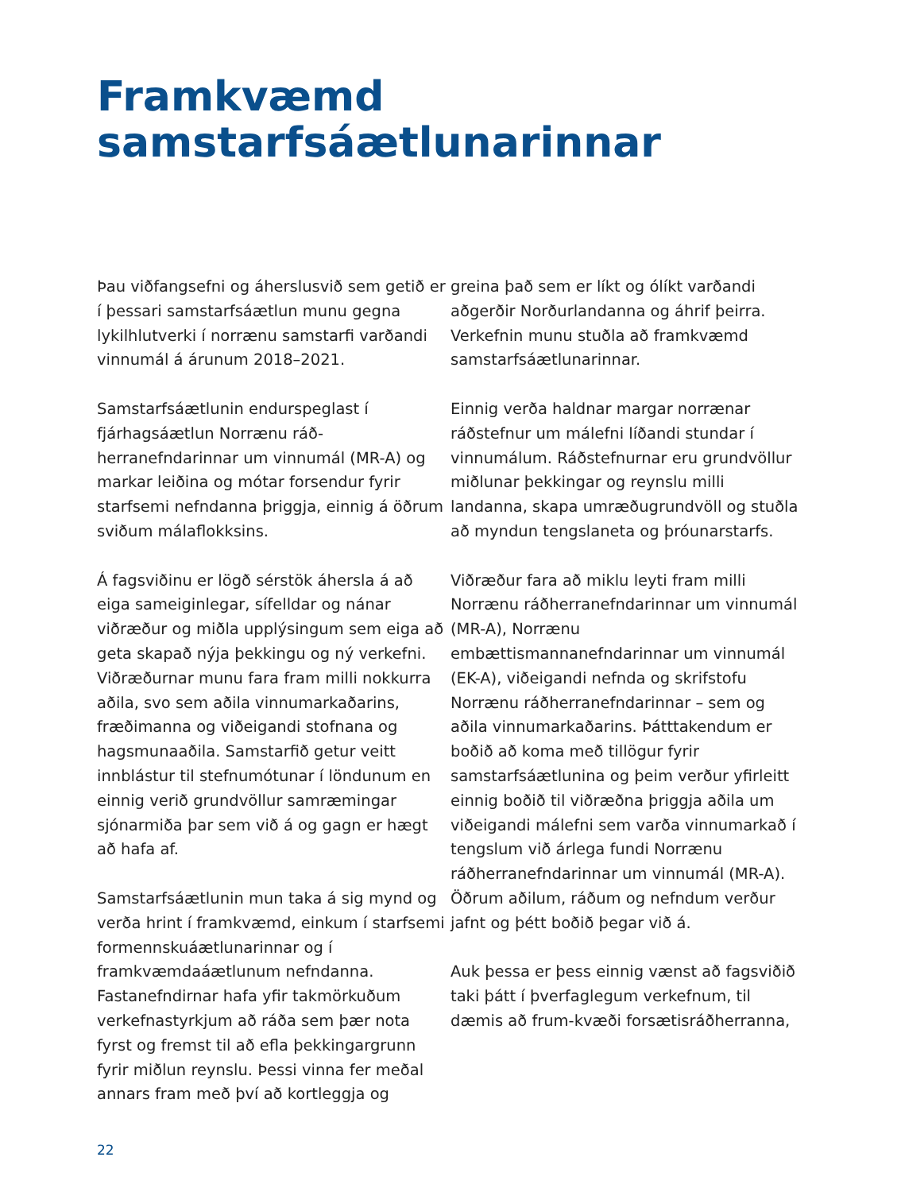Framkvæmd
samstarfsáætlunarinnar
Þau viðfangsefni og áherslusvið sem getið er í þessari samstarfsáætlun munu gegna lykilhlutverki í norrænu samstarfi varðandi vinnumál á árunum 2018–2021.
Samstarfsáætlunin endurspeglast í fjárhagsáætlun Norrænu ráð-herranefndarinnar um vinnumál (MR-A) og markar leiðina og mótar forsendur fyrir starfsemi nefndanna þriggja, einnig á öðrum sviðum málaflokksins.
Á fagsviðinu er lögð sérstök áhersla á að eiga sameiginlegar, sífelldar og nánar viðræður og miðla upplýsingum sem eiga að geta skapað nýja þekkingu og ný verkefni. Viðræðurnar munu fara fram milli nokkurra aðila, svo sem aðila vinnumarkaðarins, fræðimanna og viðeigandi stofnana og hagsmunaaðila. Samstarfið getur veitt innblástur til stefnumótunar í löndunum en einnig verið grundvöllur samræmingar sjónarmiða þar sem við á og gagn er hægt að hafa af.
Samstarfsáætlunin mun taka á sig mynd og verða hrint í framkvæmd, einkum í starfsemi formennskuáætlunarinnar og í framkvæmdaáætlunum nefndanna. Fastanefndirnar hafa yfir takmörkuðum verkefnastyrkjum að ráða sem þær nota fyrst og fremst til að efla þekkingargrunn fyrir miðlun reynslu. Þessi vinna fer meðal annars fram með því að kortleggja og
greina það sem er líkt og ólíkt varðandi aðgerðir Norðurlandanna og áhrif þeirra. Verkefnin munu stuðla að framkvæmd samstarfsáætlunarinnar.
Einnig verða haldnar margar norrænar ráðstefnur um málefni líðandi stundar í vinnumálum. Ráðstefnurnar eru grundvöllur miðlunar þekkingar og reynslu milli landanna, skapa umræðugrundvöll og stuðla að myndun tengslaneta og þróunarstarfs.
Viðræður fara að miklu leyti fram milli Norrænu ráðherranefndarinnar um vinnumál (MR-A), Norrænu embættismannanefndarinnar um vinnumál (EK-A), viðeigandi nefnda og skrifstofu Norrænu ráðherranefndarinnar – sem og aðila vinnumarkaðarins. Þátttakendum er boðið að koma með tillögur fyrir samstarfsáætlunina og þeim verður yfirleitt einnig boðið til viðræðna þriggja aðila um viðeigandi málefni sem varða vinnumarkað í tengslum við árlega fundi Norrænu ráðherranefndarinnar um vinnumál (MR-A). Öðrum aðilum, ráðum og nefndum verður jafnt og þétt boðið þegar við á.
Auk þessa er þess einnig vænst að fagsviðið taki þátt í þverfaglegum verkefnum, til dæmis að frum-kvæði forsætisráðherranna,
22